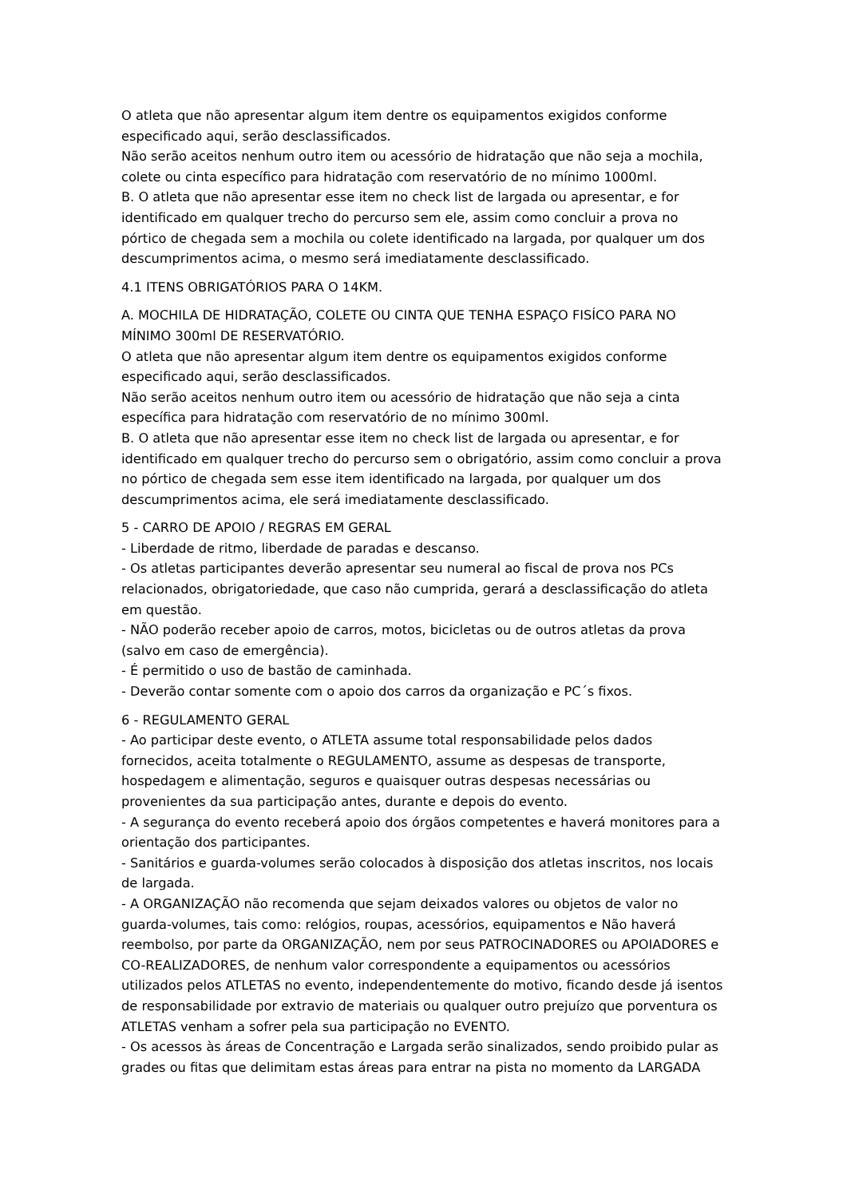O atleta que não apresentar algum item dentre os equipamentos exigidos conforme especificado aqui, serão desclassificados.
Não serão aceitos nenhum outro item ou acessório de hidratação que não seja a mochila, colete ou cinta específico para hidratação com reservatório de no mínimo 1000ml.
B. O atleta que não apresentar esse item no check list de largada ou apresentar, e for identificado em qualquer trecho do percurso sem ele, assim como concluir a prova no pórtico de chegada sem a mochila ou colete identificado na largada, por qualquer um dos descumprimentos acima, o mesmo será imediatamente desclassificado.
4.1 ITENS OBRIGATÓRIOS PARA O 14KM.
A. MOCHILA DE HIDRATAÇÃO, COLETE OU CINTA QUE TENHA ESPAÇO FISÍCO PARA NO MÍNIMO 300ml DE RESERVATÓRIO.
O atleta que não apresentar algum item dentre os equipamentos exigidos conforme especificado aqui, serão desclassificados.
Não serão aceitos nenhum outro item ou acessório de hidratação que não seja a cinta específica para hidratação com reservatório de no mínimo 300ml.
B. O atleta que não apresentar esse item no check list de largada ou apresentar, e for identificado em qualquer trecho do percurso sem o obrigatório, assim como concluir a prova no pórtico de chegada sem esse item identificado na largada, por qualquer um dos descumprimentos acima, ele será imediatamente desclassificado.
5 - CARRO DE APOIO / REGRAS EM GERAL
- Liberdade de ritmo, liberdade de paradas e descanso.
- Os atletas participantes deverão apresentar seu numeral ao fiscal de prova nos PCs relacionados, obrigatoriedade, que caso não cumprida, gerará a desclassificação do atleta em questão.
- NÃO poderão receber apoio de carros, motos, bicicletas ou de outros atletas da prova (salvo em caso de emergência).
- É permitido o uso de bastão de caminhada.
- Deverão contar somente com o apoio dos carros da organização e PC´s fixos.
6 - REGULAMENTO GERAL
- Ao participar deste evento, o ATLETA assume total responsabilidade pelos dados fornecidos, aceita totalmente o REGULAMENTO, assume as despesas de transporte, hospedagem e alimentação, seguros e quaisquer outras despesas necessárias ou provenientes da sua participação antes, durante e depois do evento.
- A segurança do evento receberá apoio dos órgãos competentes e haverá monitores para a orientação dos participantes.
- Sanitários e guarda-volumes serão colocados à disposição dos atletas inscritos, nos locais de largada.
- A ORGANIZAÇÃO não recomenda que sejam deixados valores ou objetos de valor no guarda-volumes, tais como: relógios, roupas, acessórios, equipamentos e Não haverá reembolso, por parte da ORGANIZAÇÃO, nem por seus PATROCINADORES ou APOIADORES e CO-REALIZADORES, de nenhum valor correspondente a equipamentos ou acessórios utilizados pelos ATLETAS no evento, independentemente do motivo, ficando desde já isentos de responsabilidade por extravio de materiais ou qualquer outro prejuízo que porventura os ATLETAS venham a sofrer pela sua participação no EVENTO.
- Os acessos às áreas de Concentração e Largada serão sinalizados, sendo proibido pular as grades ou fitas que delimitam estas áreas para entrar na pista no momento da LARGADA